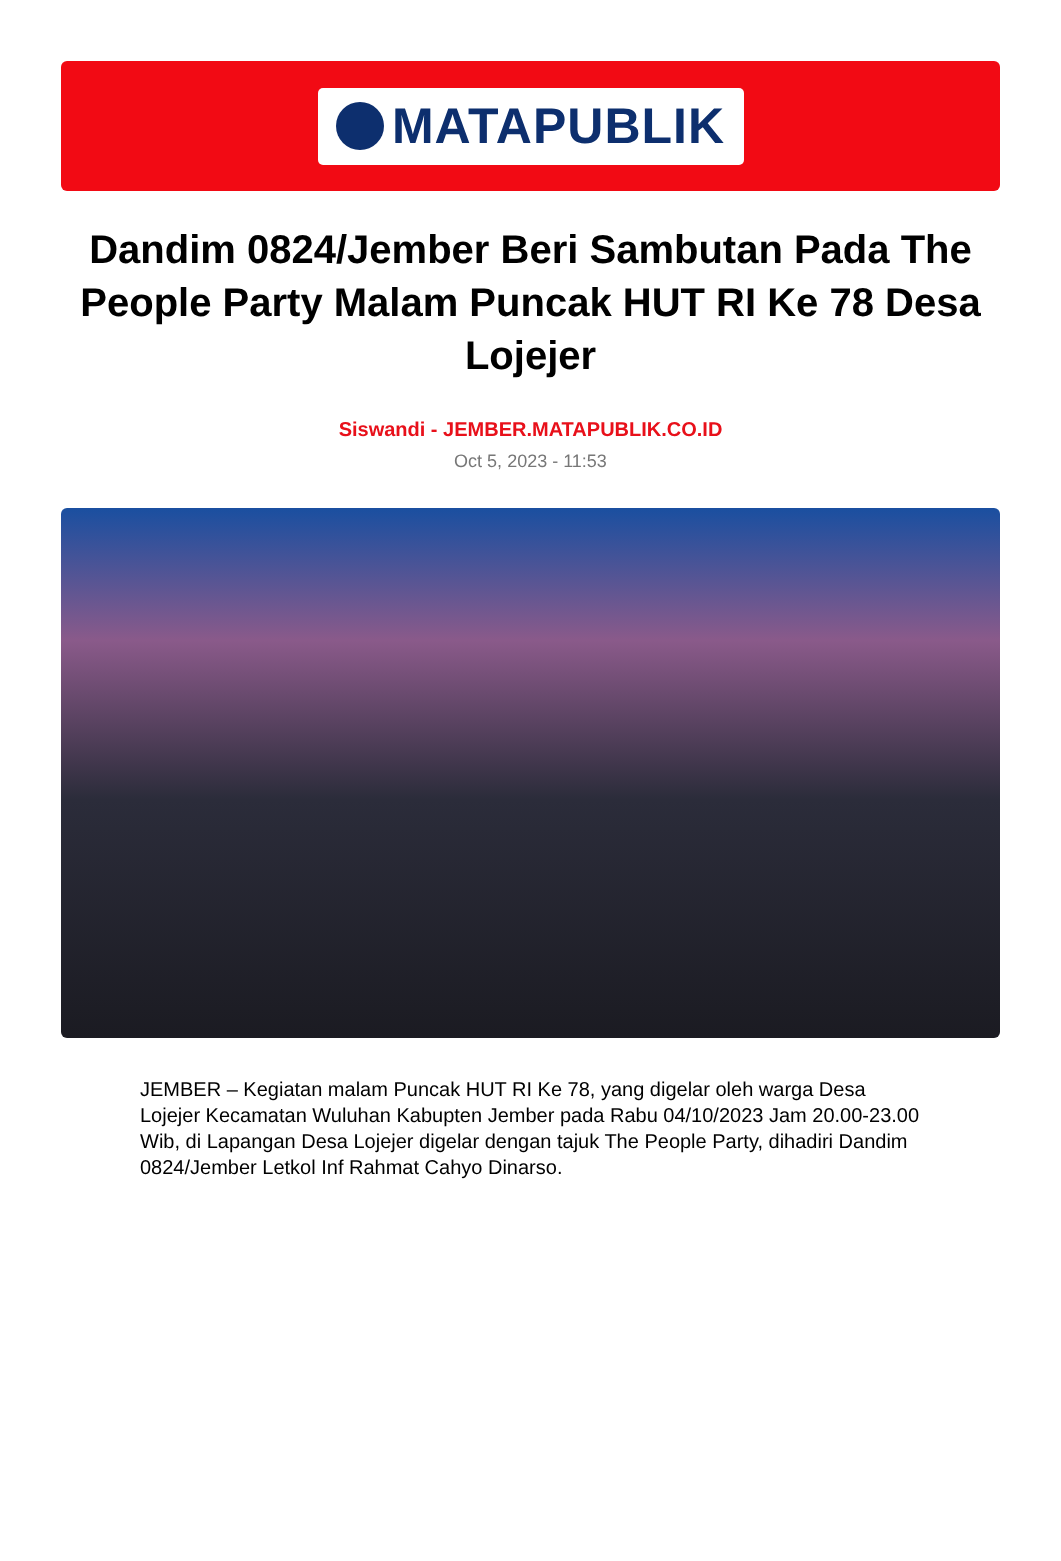MATAPUBLIK
Dandim 0824/Jember Beri Sambutan Pada The People Party Malam Puncak HUT RI Ke 78 Desa Lojejer
Siswandi - JEMBER.MATAPUBLIK.CO.ID
Oct 5, 2023 - 11:53
JEMBER – Kegiatan malam Puncak HUT RI Ke 78, yang digelar oleh warga Desa Lojejer Kecamatan Wuluhan Kabupten Jember pada Rabu 04/10/2023 Jam 20.00-23.00 Wib, di Lapangan Desa Lojejer digelar dengan tajuk The People Party, dihadiri Dandim 0824/Jember Letkol Inf Rahmat Cahyo Dinarso.